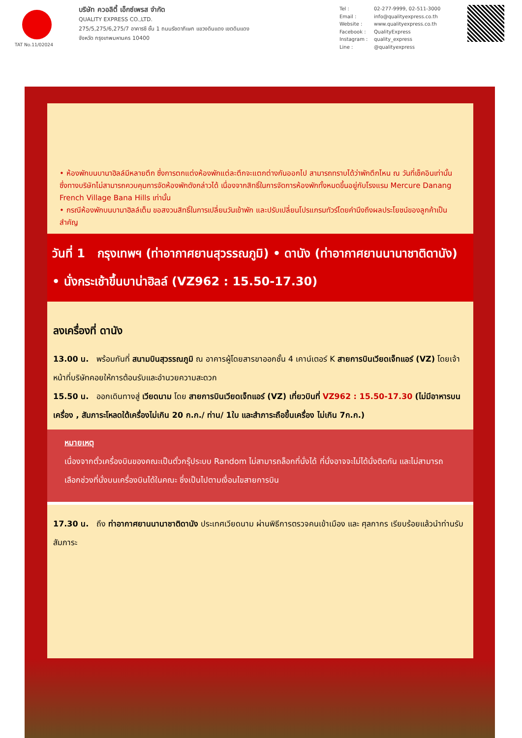TAT No.11/02024
บริษัท ควอลิตี้ เอ็กซ์เพรส จำกัด
QUALITY EXPRESS CO.,LTD.
275/5,275/6,275/7 อาคารซี ชั้น 1 ถนนรัชดาภิเษก แขวงดินแดง เขตดินแดง
จังหวัด กรุงเทพมหานคร 10400
Tel : 02-277-9999, 02-511-3000
Email : info@qualityexpress.co.th
Website : www.qualityexpress.co.th
Facebook : QualityExpress
Instagram : quality_express
Line : @qualityexpress
• ห้องพักบนบานาฮิลล์มีหลายตึก ซึ่งการตกแต่งห้องพักแต่ละตึกจะแตกต่างกันออกไป สามารถทราบได้ว่าพักตึกไหน ณ วันที่เช็คอินเท่านั้น ซึ่งทางบริษัทไม่สามารถควบคุมการจัดห้องพักดังกล่าวได้ เนื่องจากสิทธิ์ในการจัดการห้องพักทั้งหมดขึ้นอยู่กับโรงแรม Mercure Danang French Village Bana Hills เท่านั้น
• กรณีห้องพักบนบานาฮิลล์เต็ม ขอสงวนสิทธิ์ในการเปลี่ยนวันเข้าพัก และปรับเปลี่ยนโปรแกรมทัวร์โดยคำนึงถึงผลประโยชน์ของลูกค้าเป็นสำคัญ
วันที่ 1 กรุงเทพฯ (ท่าอากาศยานสุวรรณภูมิ) • ดานัง (ท่าอากาศยานนานาชาติดานัง) • นั่งกระเช้าขึ้นบาน่าฮิลล์ (VZ962 : 15.50-17.30)
ลงเครื่องที่ ดานัง
13.00 น. พร้อมกันที่ สนามบินสุวรรณภูมิ ณ อาคารผู้โดยสารขาออกชั้น 4 เคาน์เตอร์ K สายการบินเวียดเจ็ทแอร์ (VZ) โดยเจ้าหน้าที่บริษัทคอยให้การต้อนรับและอำนวยความสะดวก
15.50 น. ออกเดินทางสู่ เวียดนาม โดย สายการบินเวียดเจ็ทแอร์ (VZ) เที่ยวบินที่ VZ962 : 15.50-17.30 (ไม่มีอาหารบนเครื่อง , สัมภาระโหลดใต้เครื่องไม่เกิน 20 ก.ก./ ท่าน/ 1ใบ และสำภาระถือขึ้นเครื่อง ไม่เกิน 7ก.ก.)
หมายเหตุ
เนื่องจากตั๋วเครื่องบินของคณะเป็นตั๋วกรุ๊ประบบ Random ไม่สามารถล็อกที่นั่งได้ ที่นั่งอาจจะไม่ได้นั่งติดกัน และไม่สามารถเลือกช่วงที่นั่งบนเครื่องบินได้ในคณะ ซึ่งเป็นไปตามเงื่อนไขสายการบิน
17.30 น. ถึง ท่าอากาศยานนานาชาติดานัง ประเทศเวียดนาม ผ่านพิธีการตรวจคนเข้าเมือง และ ศุลกากร เรียบร้อยแล้วนำท่านรับสัมภาระ